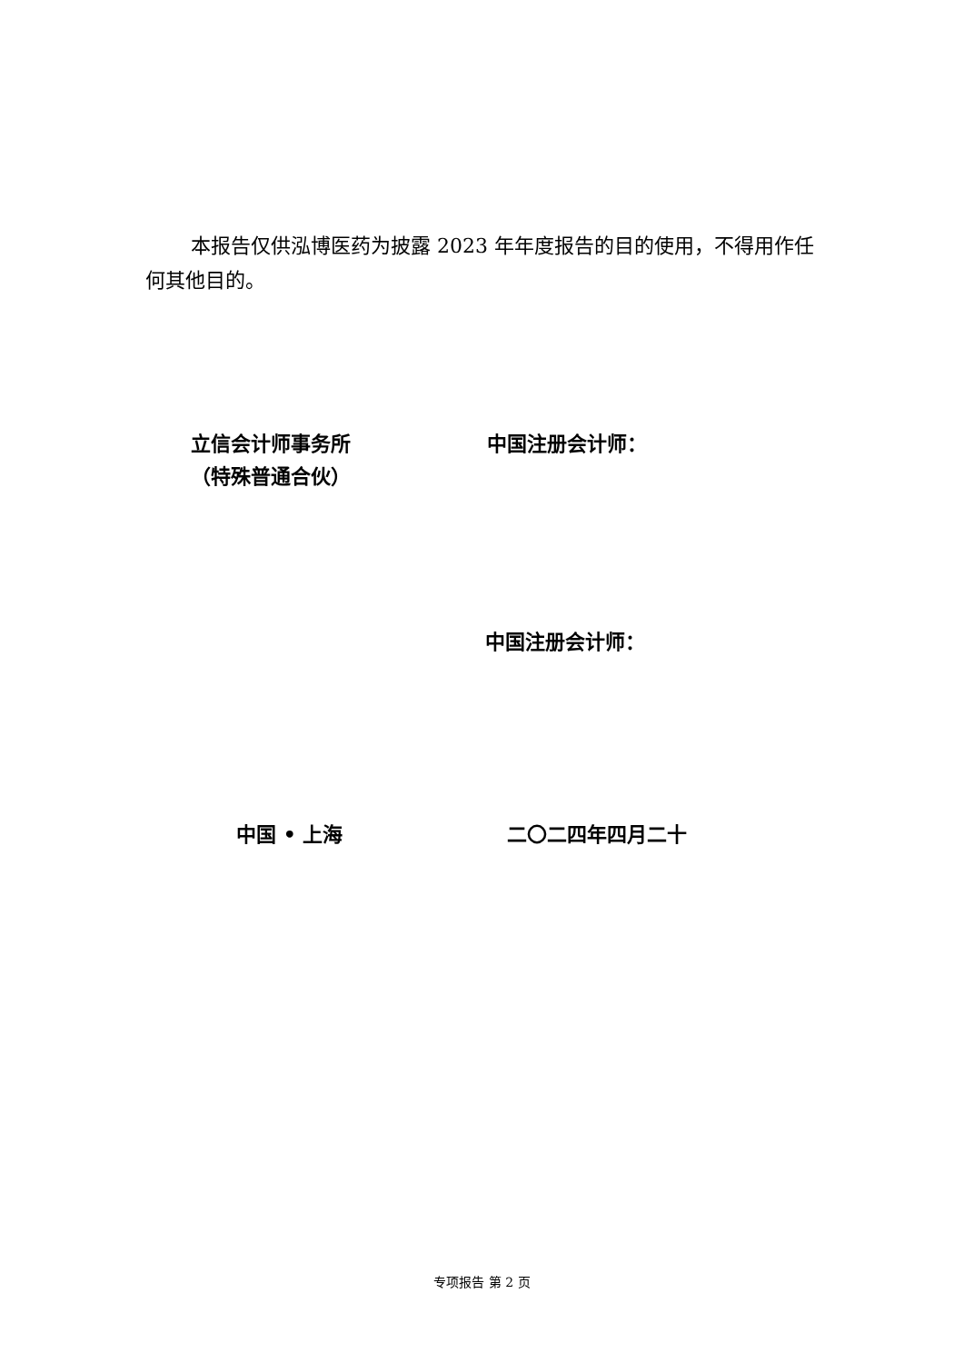本报告仅供泓博医药为披露 2023 年年度报告的目的使用，不得用作任何其他目的。
立信会计师事务所
（特殊普通合伙）
中国注册会计师：
中国注册会计师：
中国 • 上海 二〇二四年四月二十
专项报告 第 2 页